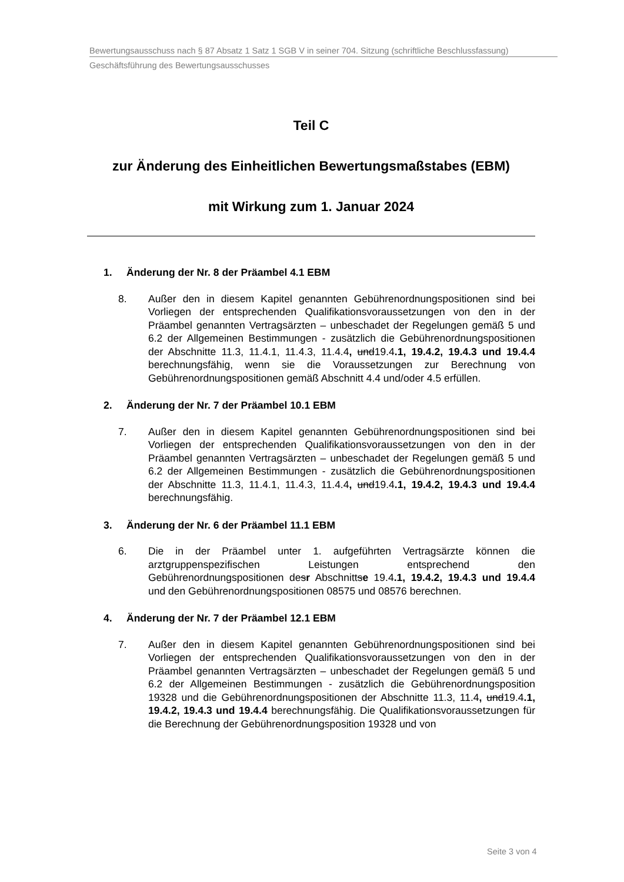Bewertungsausschuss nach § 87 Absatz 1 Satz 1 SGB V in seiner 704. Sitzung (schriftliche Beschlussfassung)
Geschäftsführung des Bewertungsausschusses
Teil C
zur Änderung des Einheitlichen Bewertungsmaßstabes (EBM)
mit Wirkung zum 1. Januar 2024
1. Änderung der Nr. 8 der Präambel 4.1 EBM
8. Außer den in diesem Kapitel genannten Gebührenordnungspositionen sind bei Vorliegen der entsprechenden Qualifikationsvoraussetzungen von den in der Präambel genannten Vertragsärzten – unbeschadet der Regelungen gemäß 5 und 6.2 der Allgemeinen Bestimmungen - zusätzlich die Gebührenordnungspositionen der Abschnitte 11.3, 11.4.1, 11.4.3, 11.4.4, und19.4.1, 19.4.2, 19.4.3 und 19.4.4 berechnungsfähig, wenn sie die Voraussetzungen zur Berechnung von Gebührenordnungspositionen gemäß Abschnitt 4.4 und/oder 4.5 erfüllen.
2. Änderung der Nr. 7 der Präambel 10.1 EBM
7. Außer den in diesem Kapitel genannten Gebührenordnungspositionen sind bei Vorliegen der entsprechenden Qualifikationsvoraussetzungen von den in der Präambel genannten Vertragsärzten – unbeschadet der Regelungen gemäß 5 und 6.2 der Allgemeinen Bestimmungen - zusätzlich die Gebührenordnungspositionen der Abschnitte 11.3, 11.4.1, 11.4.3, 11.4.4, und19.4.1, 19.4.2, 19.4.3 und 19.4.4 berechnungsfähig.
3. Änderung der Nr. 6 der Präambel 11.1 EBM
6. Die in der Präambel unter 1. aufgeführten Vertragsärzte können die arztgruppenspezifischen Leistungen entsprechend den Gebührenordnungspositionen desr Abschnittse 19.4.1, 19.4.2, 19.4.3 und 19.4.4 und den Gebührenordnungspositionen 08575 und 08576 berechnen.
4. Änderung der Nr. 7 der Präambel 12.1 EBM
7. Außer den in diesem Kapitel genannten Gebührenordnungspositionen sind bei Vorliegen der entsprechenden Qualifikationsvoraussetzungen von den in der Präambel genannten Vertragsärzten – unbeschadet der Regelungen gemäß 5 und 6.2 der Allgemeinen Bestimmungen - zusätzlich die Gebührenordnungsposition 19328 und die Gebührenordnungspositionen der Abschnitte 11.3, 11.4, und19.4.1, 19.4.2, 19.4.3 und 19.4.4 berechnungsfähig. Die Qualifikationsvoraussetzungen für die Berechnung der Gebührenordnungsposition 19328 und von
Seite 3 von 4